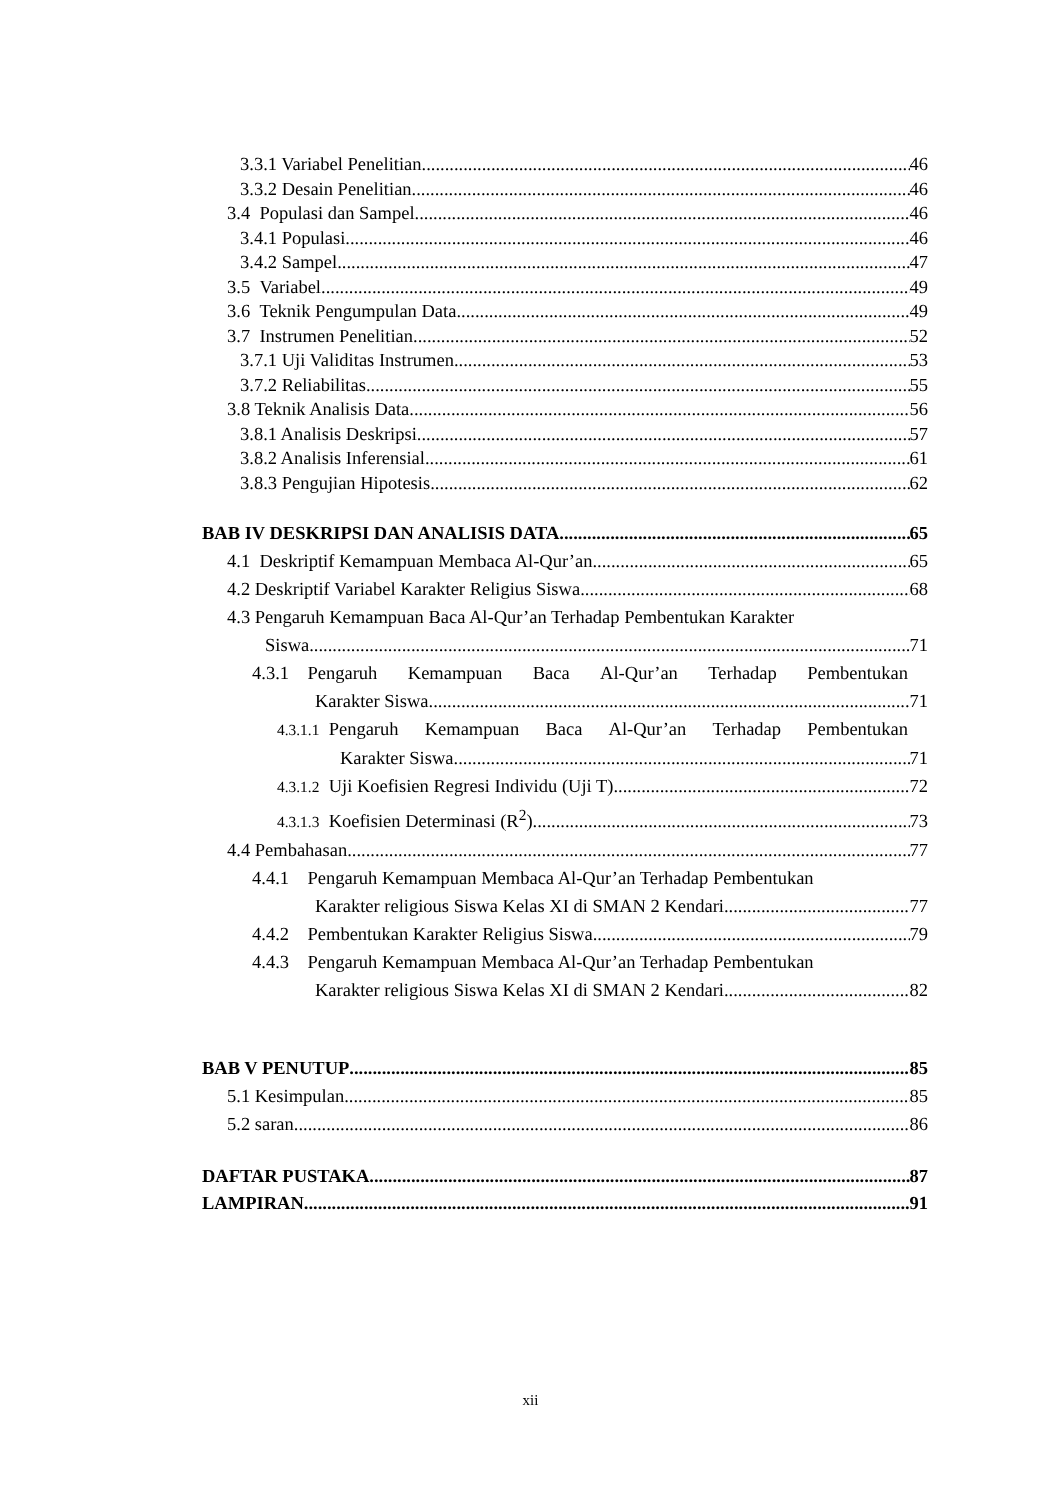3.3.1 Variabel Penelitian 46
3.3.2 Desain Penelitian 46
3.4 Populasi dan Sampel 46
3.4.1 Populasi 46
3.4.2 Sampel 47
3.5 Variabel 49
3.6 Teknik Pengumpulan Data 49
3.7 Instrumen Penelitian 52
3.7.1 Uji Validitas Instrumen 53
3.7.2 Reliabilitas 55
3.8 Teknik Analisis Data 56
3.8.1 Analisis Deskripsi 57
3.8.2 Analisis Inferensial 61
3.8.3 Pengujian Hipotesis 62
BAB IV DESKRIPSI DAN ANALISIS DATA 65
4.1 Deskriptif Kemampuan Membaca Al-Qur’an 65
4.2 Deskriptif Variabel Karakter Religius Siswa 68
4.3 Pengaruh Kemampuan Baca Al-Qur’an Terhadap Pembentukan Karakter
Siswa 71
4.3.1 Pengaruh Kemampuan Baca Al-Qur’an Terhadap Pembentukan
Karakter Siswa 71
4.3.1.1 Pengaruh Kemampuan Baca Al-Qur’an Terhadap Pembentukan
Karakter Siswa 71
4.3.1.2 Uji Koefisien Regresi Individu (Uji T) 72
4.3.1.3 Koefisien Determinasi (R<sup>2</sup>) 73
4.4 Pembahasan 77
4.4.1 Pengaruh Kemampuan Membaca Al-Qur’an Terhadap Pembentukan
Karakter religious Siswa Kelas XI di SMAN 2 Kendari 77
4.4.2 Pembentukan Karakter Religius Siswa 79
4.4.3 Pengaruh Kemampuan Membaca Al-Qur’an Terhadap Pembentukan
Karakter religious Siswa Kelas XI di SMAN 2 Kendari 82
BAB V PENUTUP 85
5.1 Kesimpulan 85
5.2 saran 86
DAFTAR PUSTAKA 87
LAMPIRAN 91
xii